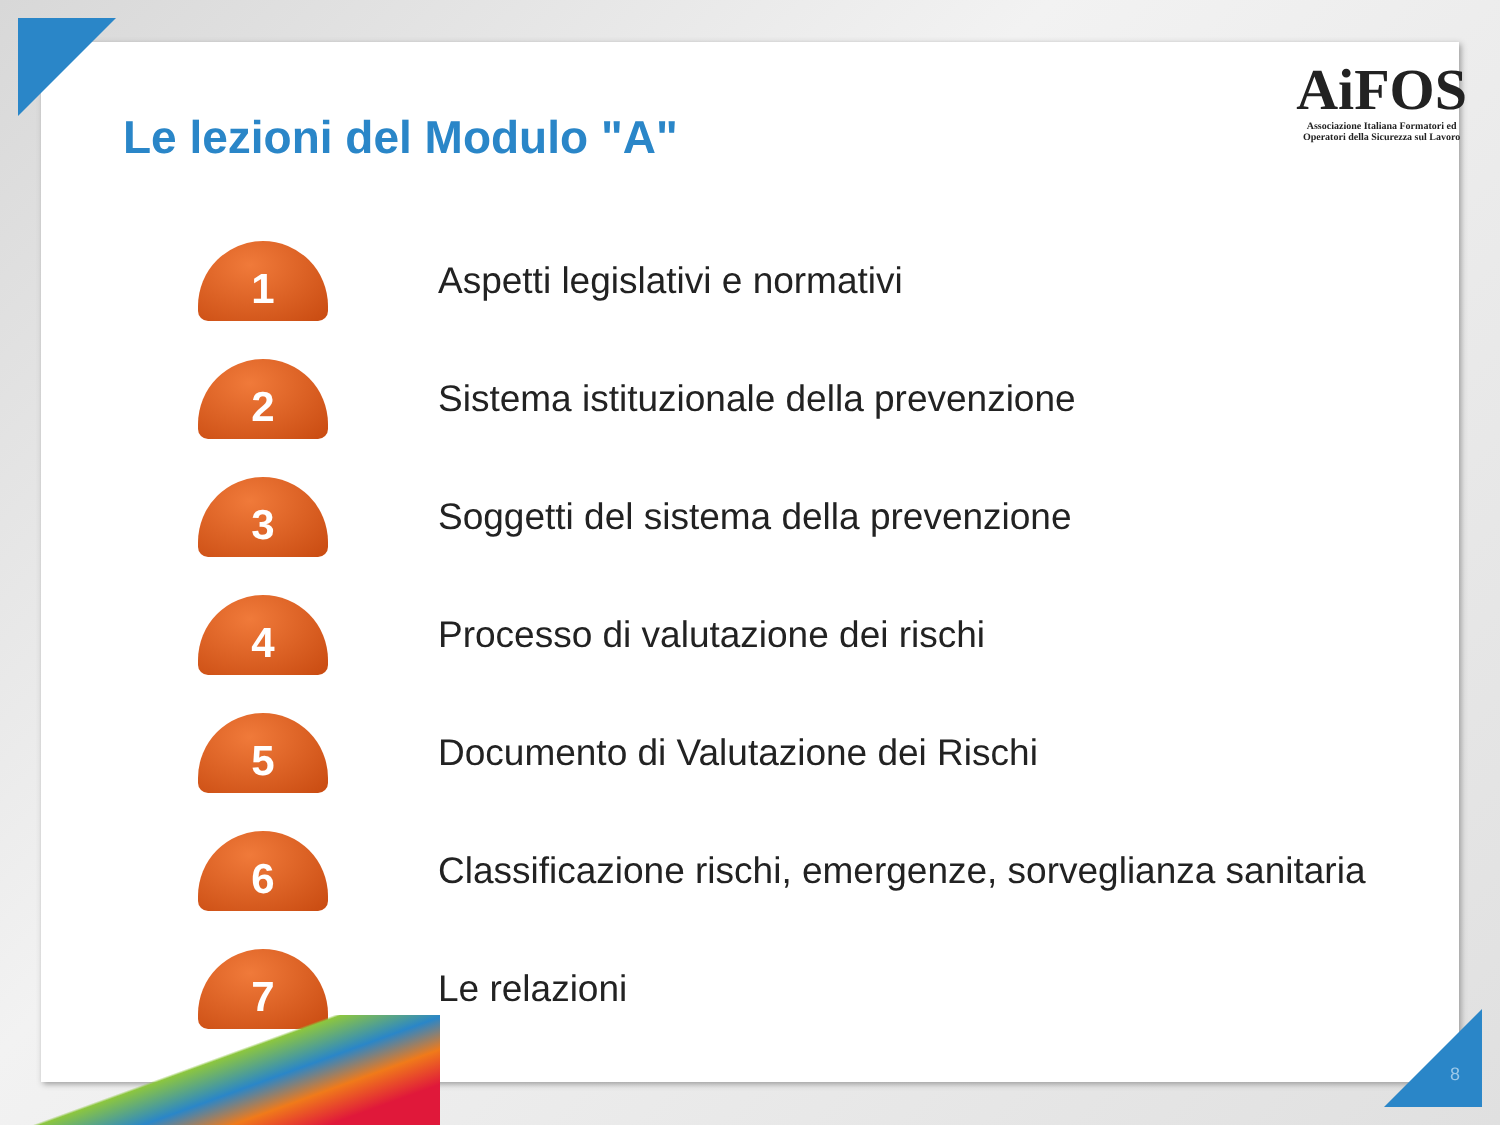Le lezioni del Modulo "A"
1
Aspetti legislativi e normativi
2
Sistema istituzionale della prevenzione
3
Soggetti del sistema della prevenzione
4
Processo di valutazione dei rischi
5
Documento di Valutazione dei Rischi
6
Classificazione rischi, emergenze, sorveglianza sanitaria
7
Le relazioni
AiFOS
Associazione Italiana Formatori ed
Operatori della Sicurezza sul Lavoro
8